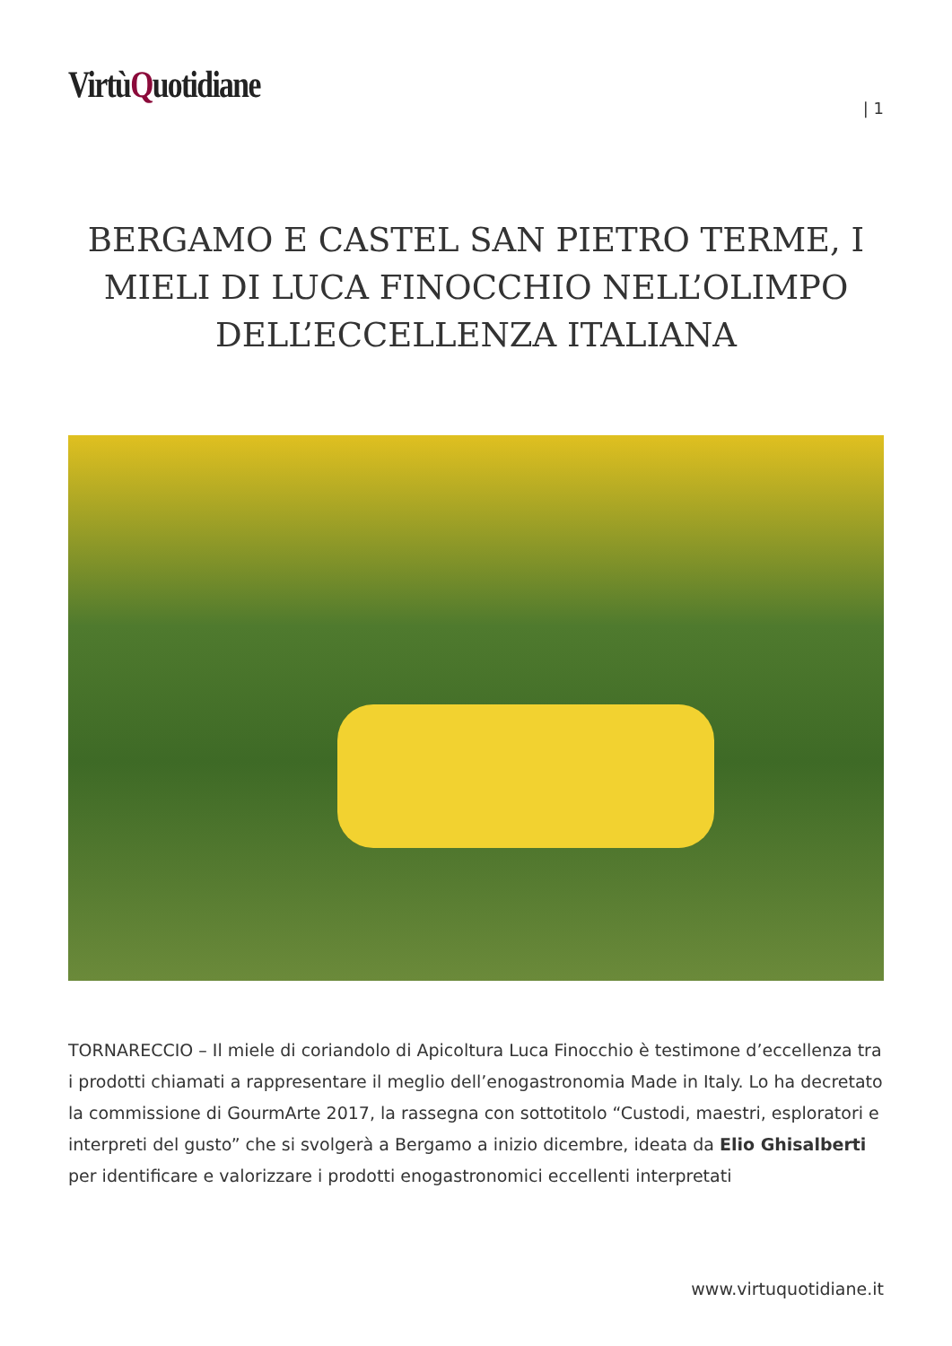VirtùQuotidiane
| 1
BERGAMO E CASTEL SAN PIETRO TERME, I MIELI DI LUCA FINOCCHIO NELL’OLIMPO DELL’ECCELLENZA ITALIANA
TORNARECCIO – Il miele di coriandolo di Apicoltura Luca Finocchio è testimone d’eccellenza tra i prodotti chiamati a rappresentare il meglio dell’enogastronomia Made in Italy. Lo ha decretato la commissione di GourmArte 2017, la rassegna con sottotitolo “Custodi, maestri, esploratori e interpreti del gusto” che si svolgerà a Bergamo a inizio dicembre, ideata da Elio Ghisalberti per identificare e valorizzare i prodotti enogastronomici eccellenti interpretati
www.virtuquotidiane.it